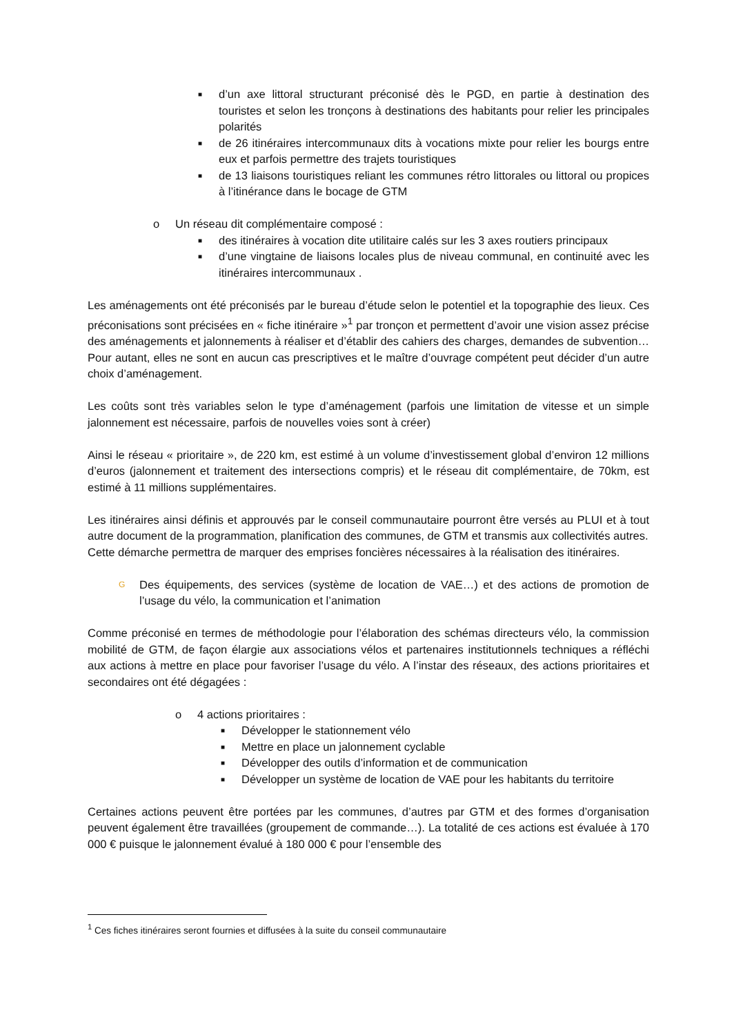■ d’un axe littoral structurant préconisé dès le PGD, en partie à destination des touristes et selon les tronçons à destinations des habitants pour relier les principales polarités
■ de 26 itinéraires intercommunaux dits à vocations mixte pour relier les bourgs entre eux et parfois permettre des trajets touristiques
■ de 13 liaisons touristiques reliant les communes rétro littorales ou littoral ou propices à l’itinérance dans le bocage de GTM
o Un réseau dit complémentaire composé :
■ des itinéraires à vocation dite utilitaire calés sur les 3 axes routiers principaux
■ d’une vingtaine de liaisons locales plus de niveau communal, en continuité avec les itinéraires intercommunaux .
Les aménagements ont été préconisés par le bureau d’étude selon le potentiel et la topographie des lieux. Ces préconisations sont précisées en « fiche itinéraire »<sup>1</sup> par tronçon et permettent d’avoir une vision assez précise des aménagements et jalonnements à réaliser et d’établir des cahiers des charges, demandes de subvention… Pour autant, elles ne sont en aucun cas prescriptives et le maître d’ouvrage compétent peut décider d’un autre choix d’aménagement.
Les coûts sont très variables selon le type d’aménagement (parfois une limitation de vitesse et un simple jalonnement est nécessaire, parfois de nouvelles voies sont à créer)
Ainsi le réseau « prioritaire », de 220 km, est estimé à un volume d’investissement global d’environ 12 millions d’euros (jalonnement et traitement des intersections compris) et le réseau dit complémentaire, de 70km, est estimé à 11 millions supplémentaires.
Les itinéraires ainsi définis et approuvés par le conseil communautaire pourront être versés au PLUI et à tout autre document de la programmation, planification des communes, de GTM et transmis aux collectivités autres.
Cette démarche permettra de marquer des emprises foncières nécessaires à la réalisation des itinéraires.
G Des équipements, des services (système de location de VAE…) et des actions de promotion de l’usage du vélo, la communication et l’animation
Comme préconisé en termes de méthodologie pour l’élaboration des schémas directeurs vélo, la commission mobilité de GTM, de façon élargie aux associations vélos et partenaires institutionnels techniques a réfléchi aux actions à mettre en place pour favoriser l’usage du vélo. A l’instar des réseaux, des actions prioritaires et secondaires ont été dégagées :
o 4 actions prioritaires :
■ Développer le stationnement vélo
■ Mettre en place un jalonnement cyclable
■ Développer des outils d’information et de communication
■ Développer un système de location de VAE pour les habitants du territoire
Certaines actions peuvent être portées par les communes, d’autres par GTM et des formes d’organisation peuvent également être travaillées (groupement de commande…). La totalité de ces actions est évaluée à 170 000 € puisque le jalonnement évalué à 180 000 € pour l’ensemble des
<sup>1</sup> Ces fiches itinéraires seront fournies et diffusées à la suite du conseil communautaire